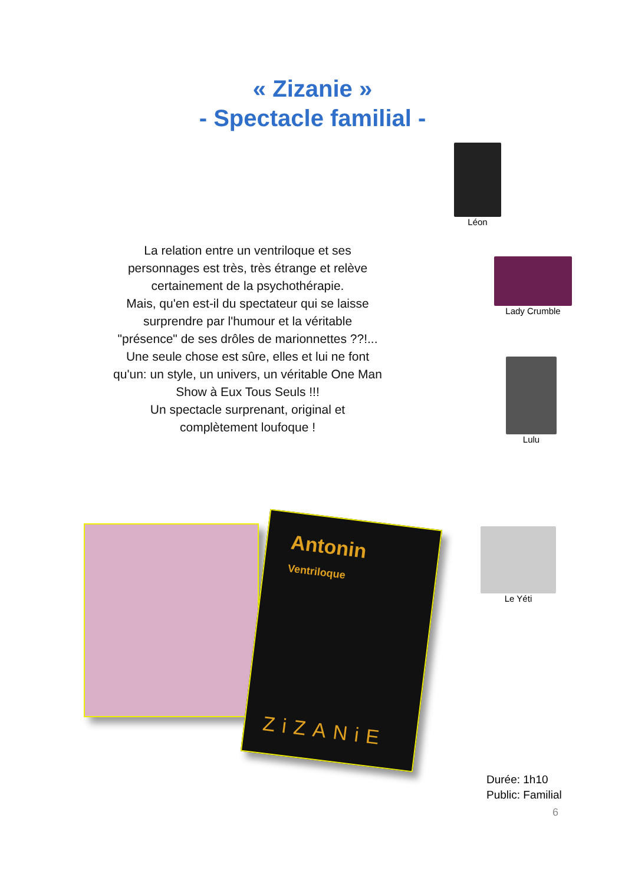« Zizanie »
- Spectacle familial -
Léon
Lady Crumble
Lulu
Le Yéti
La relation entre un ventriloque et ses personnages est très, très étrange et relève certainement de la psychothérapie.
Mais, qu'en est-il du spectateur qui se laisse surprendre par l'humour et la véritable "présence" de ses drôles de marionnettes ??!...
Une seule chose est sûre, elles et lui ne font qu'un: un style, un univers, un véritable One Man Show à Eux Tous Seuls !!!
Un spectacle surprenant, original et complètement loufoque !
Antonin
Ventriloque
ZiZANiE
Durée: 1h10
Public: Familial
6